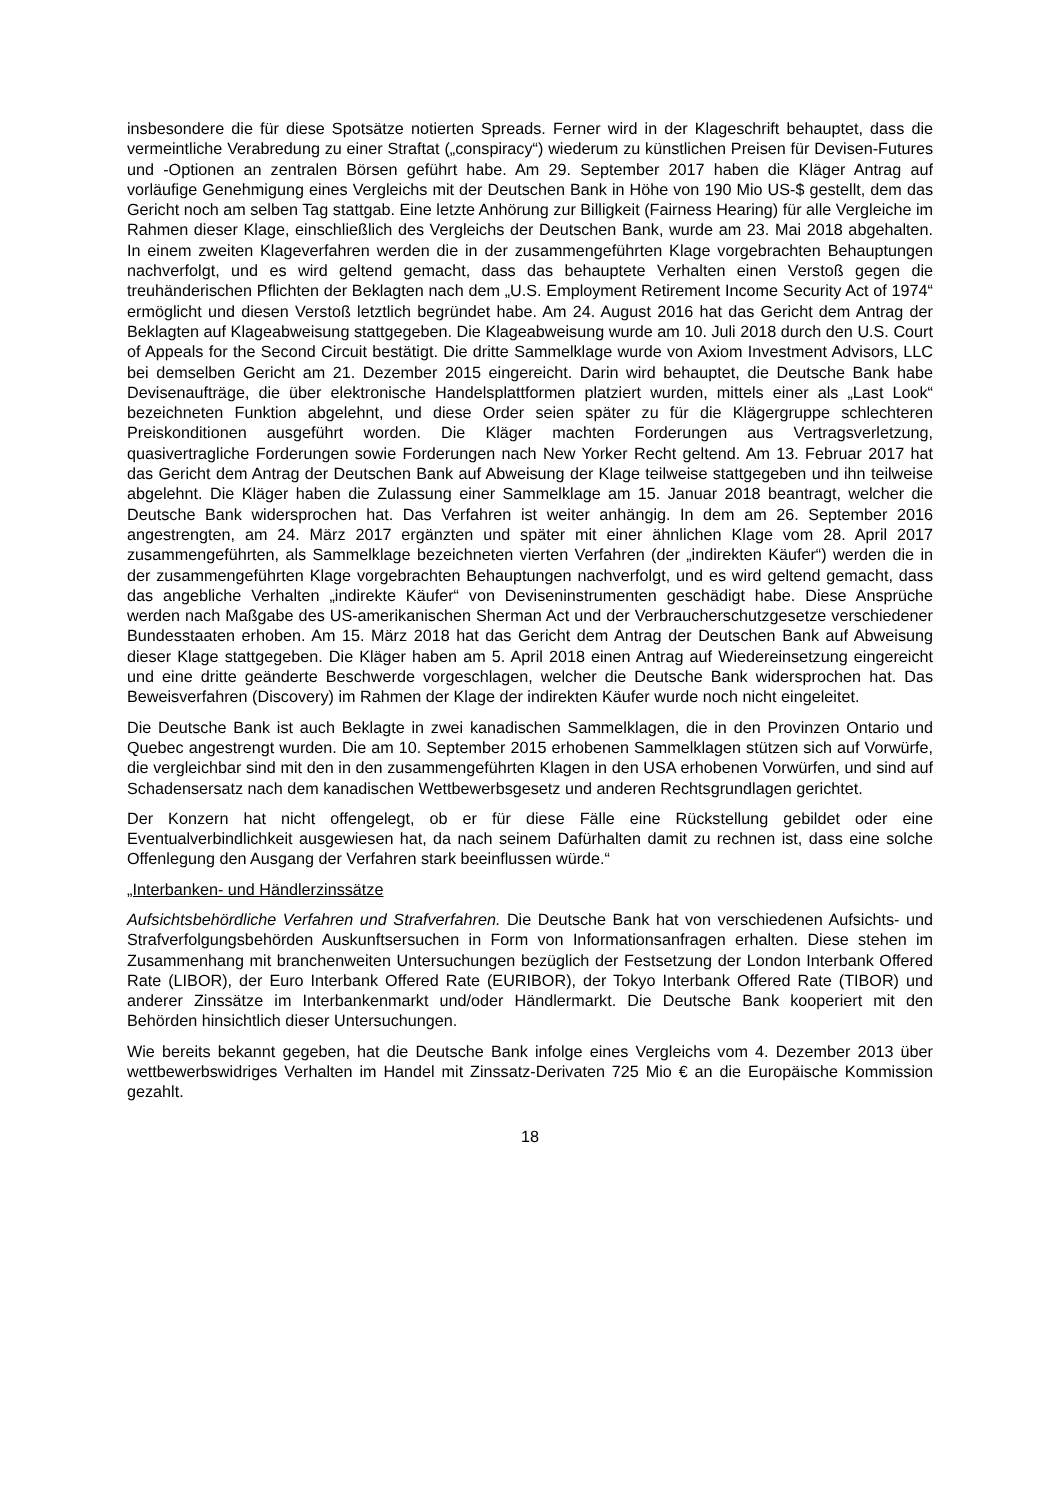insbesondere die für diese Spotsätze notierten Spreads. Ferner wird in der Klageschrift behauptet, dass die vermeintliche Verabredung zu einer Straftat („conspiracy“) wiederum zu künstlichen Preisen für Devisen-Futures und -Optionen an zentralen Börsen geführt habe. Am 29. September 2017 haben die Kläger Antrag auf vorläufige Genehmigung eines Vergleichs mit der Deutschen Bank in Höhe von 190 Mio US-$ gestellt, dem das Gericht noch am selben Tag stattgab. Eine letzte Anhörung zur Billigkeit (Fairness Hearing) für alle Vergleiche im Rahmen dieser Klage, einschließlich des Vergleichs der Deutschen Bank, wurde am 23. Mai 2018 abgehalten. In einem zweiten Klageverfahren werden die in der zusammengeführten Klage vorgebrachten Behauptungen nachverfolgt, und es wird geltend gemacht, dass das behauptete Verhalten einen Verstoß gegen die treuhänderischen Pflichten der Beklagten nach dem „U.S. Employment Retirement Income Security Act of 1974“ ermöglicht und diesen Verstoß letztlich begründet habe. Am 24. August 2016 hat das Gericht dem Antrag der Beklagten auf Klageabweisung stattgegeben. Die Klageabweisung wurde am 10. Juli 2018 durch den U.S. Court of Appeals for the Second Circuit bestätigt. Die dritte Sammelklage wurde von Axiom Investment Advisors, LLC bei demselben Gericht am 21. Dezember 2015 eingereicht. Darin wird behauptet, die Deutsche Bank habe Devisenaufträge, die über elektronische Handelsplattformen platziert wurden, mittels einer als „Last Look“ bezeichneten Funktion abgelehnt, und diese Order seien später zu für die Klägergruppe schlechteren Preiskonditionen ausgeführt worden. Die Kläger machten Forderungen aus Vertragsverletzung, quasivertragliche Forderungen sowie Forderungen nach New Yorker Recht geltend. Am 13. Februar 2017 hat das Gericht dem Antrag der Deutschen Bank auf Abweisung der Klage teilweise stattgegeben und ihn teilweise abgelehnt. Die Kläger haben die Zulassung einer Sammelklage am 15. Januar 2018 beantragt, welcher die Deutsche Bank widersprochen hat. Das Verfahren ist weiter anhängig. In dem am 26. September 2016 angestrengten, am 24. März 2017 ergänzten und später mit einer ähnlichen Klage vom 28. April 2017 zusammengeführten, als Sammelklage bezeichneten vierten Verfahren (der „indirekten Käufer“) werden die in der zusammengeführten Klage vorgebrachten Behauptungen nachverfolgt, und es wird geltend gemacht, dass das angebliche Verhalten „indirekte Käufer“ von Deviseninstrumenten geschädigt habe. Diese Ansprüche werden nach Maßgabe des US-amerikanischen Sherman Act und der Verbraucherschutzgesetze verschiedener Bundesstaaten erhoben. Am 15. März 2018 hat das Gericht dem Antrag der Deutschen Bank auf Abweisung dieser Klage stattgegeben. Die Kläger haben am 5. April 2018 einen Antrag auf Wiedereinsetzung eingereicht und eine dritte geänderte Beschwerde vorgeschlagen, welcher die Deutsche Bank widersprochen hat. Das Beweisverfahren (Discovery) im Rahmen der Klage der indirekten Käufer wurde noch nicht eingeleitet.
Die Deutsche Bank ist auch Beklagte in zwei kanadischen Sammelklagen, die in den Provinzen Ontario und Quebec angestrengt wurden. Die am 10. September 2015 erhobenen Sammelklagen stützen sich auf Vorwürfe, die vergleichbar sind mit den in den zusammengeführten Klagen in den USA erhobenen Vorwürfen, und sind auf Schadensersatz nach dem kanadischen Wettbewerbsgesetz und anderen Rechtsgrundlagen gerichtet.
Der Konzern hat nicht offengelegt, ob er für diese Fälle eine Rückstellung gebildet oder eine Eventualverbindlichkeit ausgewiesen hat, da nach seinem Dafürhalten damit zu rechnen ist, dass eine solche Offenlegung den Ausgang der Verfahren stark beeinflussen würde.“
„Interbanken- und Händlerzinssätze
Aufsichtsbehördliche Verfahren und Strafverfahren. Die Deutsche Bank hat von verschiedenen Aufsichts- und Strafverfolgungsbehörden Auskunftsersuchen in Form von Informationsanfragen erhalten. Diese stehen im Zusammenhang mit branchenweiten Untersuchungen bezüglich der Festsetzung der London Interbank Offered Rate (LIBOR), der Euro Interbank Offered Rate (EURIBOR), der Tokyo Interbank Offered Rate (TIBOR) und anderer Zinssätze im Interbankenmarkt und/oder Händlermarkt. Die Deutsche Bank kooperiert mit den Behörden hinsichtlich dieser Untersuchungen.
Wie bereits bekannt gegeben, hat die Deutsche Bank infolge eines Vergleichs vom 4. Dezember 2013 über wettbewerbswidriges Verhalten im Handel mit Zinssatz-Derivaten 725 Mio € an die Europäische Kommission gezahlt.
18